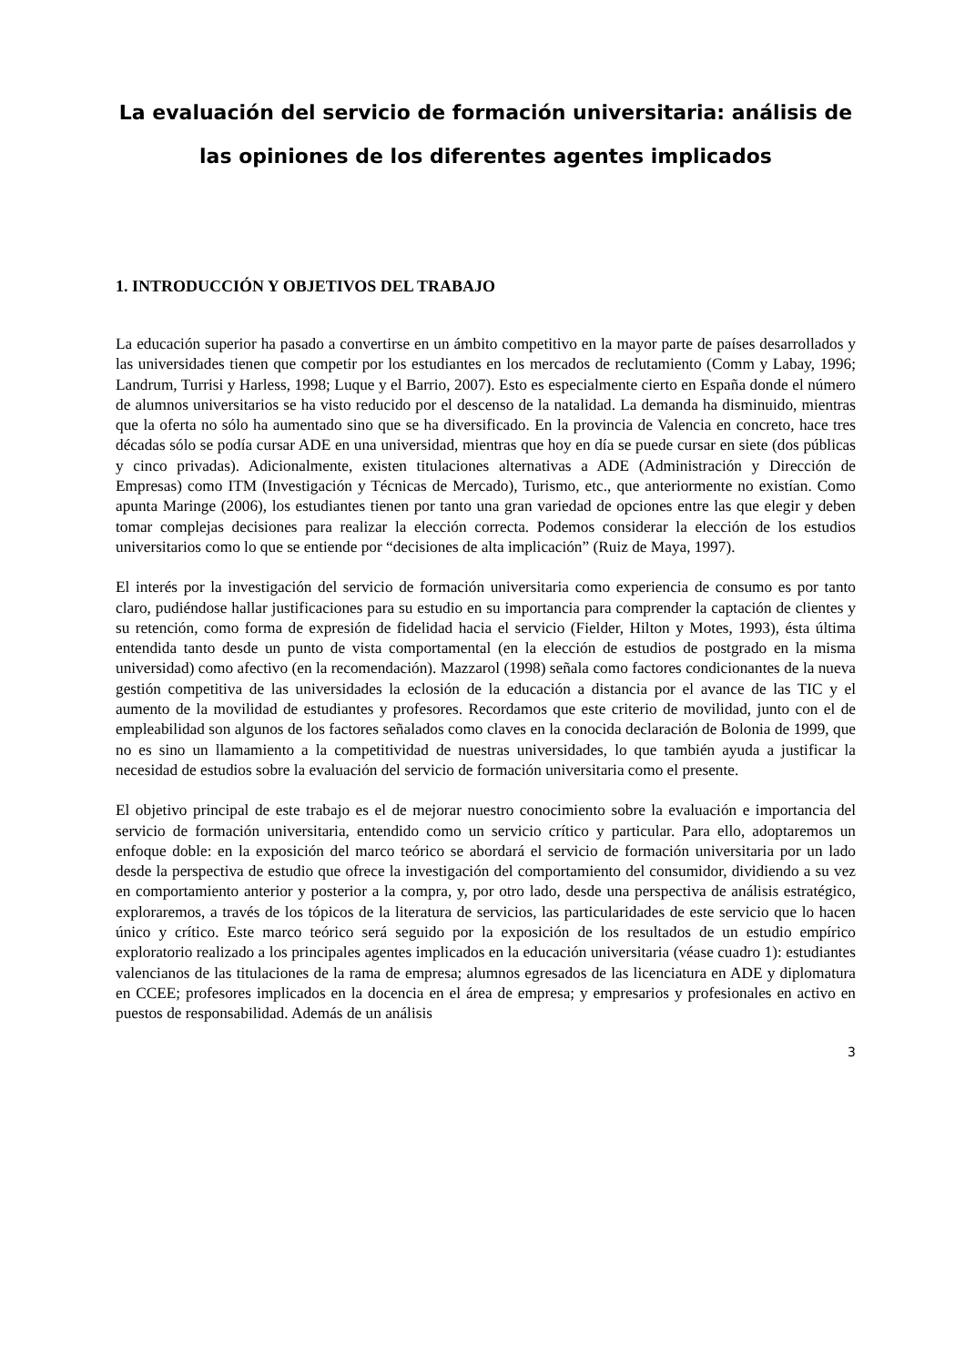La evaluación del servicio de formación universitaria: análisis de las opiniones de los diferentes agentes implicados
1. INTRODUCCIÓN Y OBJETIVOS DEL TRABAJO
La educación superior ha pasado a convertirse en un ámbito competitivo en la mayor parte de países desarrollados y las universidades tienen que competir por los estudiantes en los mercados de reclutamiento (Comm y Labay, 1996; Landrum, Turrisi y Harless, 1998; Luque y el Barrio, 2007). Esto es especialmente cierto en España donde el número de alumnos universitarios se ha visto reducido por el descenso de la natalidad. La demanda ha disminuido, mientras que la oferta no sólo ha aumentado sino que se ha diversificado. En la provincia de Valencia en concreto, hace tres décadas sólo se podía cursar ADE en una universidad, mientras que hoy en día se puede cursar en siete (dos públicas y cinco privadas). Adicionalmente, existen titulaciones alternativas a ADE (Administración y Dirección de Empresas) como ITM (Investigación y Técnicas de Mercado), Turismo, etc., que anteriormente no existían. Como apunta Maringe (2006), los estudiantes tienen por tanto una gran variedad de opciones entre las que elegir y deben tomar complejas decisiones para realizar la elección correcta. Podemos considerar la elección de los estudios universitarios como lo que se entiende por “decisiones de alta implicación” (Ruiz de Maya, 1997).
El interés por la investigación del servicio de formación universitaria como experiencia de consumo es por tanto claro, pudiéndose hallar justificaciones para su estudio en su importancia para comprender la captación de clientes y su retención, como forma de expresión de fidelidad hacia el servicio (Fielder, Hilton y Motes, 1993), ésta última entendida tanto desde un punto de vista comportamental (en la elección de estudios de postgrado en la misma universidad) como afectivo (en la recomendación). Mazzarol (1998) señala como factores condicionantes de la nueva gestión competitiva de las universidades la eclosión de la educación a distancia por el avance de las TIC y el aumento de la movilidad de estudiantes y profesores. Recordamos que este criterio de movilidad, junto con el de empleabilidad son algunos de los factores señalados como claves en la conocida declaración de Bolonia de 1999, que no es sino un llamamiento a la competitividad de nuestras universidades, lo que también ayuda a justificar la necesidad de estudios sobre la evaluación del servicio de formación universitaria como el presente.
El objetivo principal de este trabajo es el de mejorar nuestro conocimiento sobre la evaluación e importancia del servicio de formación universitaria, entendido como un servicio crítico y particular. Para ello, adoptaremos un enfoque doble: en la exposición del marco teórico se abordará el servicio de formación universitaria por un lado desde la perspectiva de estudio que ofrece la investigación del comportamiento del consumidor, dividiendo a su vez en comportamiento anterior y posterior a la compra, y, por otro lado, desde una perspectiva de análisis estratégico, exploraremos, a través de los tópicos de la literatura de servicios, las particularidades de este servicio que lo hacen único y crítico. Este marco teórico será seguido por la exposición de los resultados de un estudio empírico exploratorio realizado a los principales agentes implicados en la educación universitaria (véase cuadro 1): estudiantes valencianos de las titulaciones de la rama de empresa; alumnos egresados de las licenciatura en ADE y diplomatura en CCEE; profesores implicados en la docencia en el área de empresa; y empresarios y profesionales en activo en puestos de responsabilidad. Además de un análisis
3